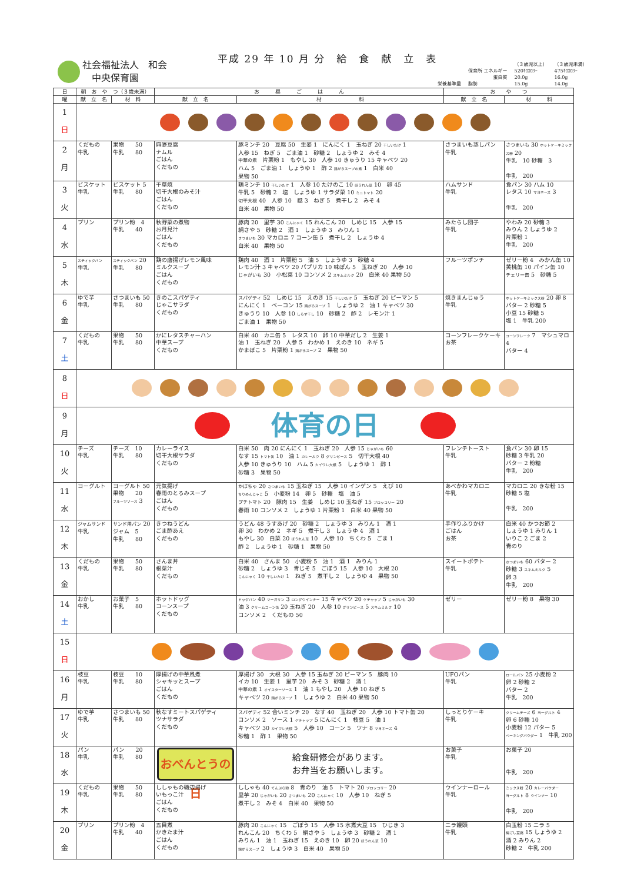平成 29 年 10 月 分　給　食　献　立　表
社会福祉法人　和会
　中央保育園
| | | （３歳児以上） | （３歳児未満） |
| | 保育所 エネルギー | 520ｷﾛｶﾛﾘｰ | 475ｷﾛｶﾛﾘｰ |
| | 蛋白質 | 20.0g | 16.0g |
| 栄養基準量 | 脂肪 | 15.0g | 14.0g |
| 日 | 朝 お や つ（３歳未満） | | お 昼 ご は ん | | お や つ | |
| --- | --- | --- | --- | --- | --- | --- |
| 曜 | 献 立 名 | 材 料 | 献 立 名 | 材 料 | 献 立 名 | 材 料 |
| 1 日 | | | | | | |
| 2 月 | くだもの 牛乳 | 果物 50 牛乳 80 | 麻婆豆腐 ナムル ごはん くだもの | 豚ミンチ 20 豆腐 50 生姜 1 にんにく 1 玉ねぎ 20 干しいたけ 1 人参 15 ねぎ 5 ごま油 1 砂糖 2 しょうゆ 2 みそ 4 中華の素 片栗粉 1 もやし 30 人参 10 きゅうり 15 キャベツ 20 ハム 5 ごま油 1 しょうゆ 1 酢 2 鶏がらスープの素 1 白米 40 果物 50 | さつまいも蒸しパン 牛乳 | さつまいも 30 ホットケーキミックス粉 20 牛乳 10 砂糖 3 牛乳 200 |
| 3 火 | ビスケット 牛乳 | ビスケット 5 牛乳 80 | 千草焼 切干大根のみそ汁 ごはん くだもの | 鶏ミンチ 10 干しいたけ 1 人参 10 たけのこ 10 ほうれん草 10 卵 45 牛乳 5 砂糖 2 塩 しょうゆ 1 サラダ菜 10 ミニトマト 20 切干大根 40 人参 10 麩 3 ねぎ 5 煮干し 2 みそ 4 白米 40 果物 50 | ハムサンド 牛乳 | 食パン 30 ハム 10 レタス 10 マヨネーズ 3 牛乳 200 |
| 4 水 | プリン | プリン粉 4 牛乳 40 | 秋野菜の煮物 お月見汁 ごはん くだもの | 豚肉 20 里芋 30 こんにゃく 15 れんこん 20 しめじ 15 人参 15 絹さや 5 砂糖 2 酒 1 しょうゆ 3 みりん 1 さつまいも 30 マカロニ 7 コーン缶 5 煮干し 2 しょうゆ 4 白米 40 果物 50 | みたらし団子 牛乳 | やわみ 20 砂糖 3 みりん 2 しょうゆ 2 片栗粉 1 牛乳 200 |
| 5 木 | スティックパン 牛乳 | スティックパン 20 牛乳 80 | 鶏の唐揚げレモン風味 ミルクスープ ごはん くだもの | 鶏肉 40 酒 1 片栗粉 5 油 5 しょうゆ 3 砂糖 4 レモン汁 3 キャベツ 20 パプリカ 10 味ぽん 5 玉ねぎ 20 人参 10 じゃがいも 30 小松菜 10 コンソメ 2 スキムミルク 20 白米 40 果物 50 | フルーツポンチ | ゼリー粉 4 みかん缶 10 黄桃缶 10 パイン缶 10 チェリー缶 5 砂糖 5 |
| 6 金 | ゆで芋 牛乳 | さつまいも 50 牛乳 80 | きのこスパゲティ じゃこサラダ くだもの | スパゲティ 52 しめじ 15 えのき 15 干しいたけ 5 玉ねぎ 20 ピーマン 5 にんにく 1 ベーコン 15 鶏がらスープ 1 しょうゆ 2 油 1 キャベツ 30 きゅうり 10 人参 10 しらす干し 10 砂糖 2 酢 2 レモン汁 1 ごま油 1 果物 50 | 焼きまんじゅう 牛乳 | ホットケーキミックス粉 20 卵 8 バター 2 砂糖 5 小豆 15 砂糖 5 塩 1 牛乳 200 |
| 7 土 | くだもの 牛乳 | 果物 50 牛乳 80 | かにレタスチャーハン 中華スープ くだもの | 白米 40 カニ缶 5 レタス 10 卵 10 中華だし 2 生姜 1 油 1 玉ねぎ 20 人参 5 わかめ 1 えのき 10 ネギ 5 かまぼこ 5 片栗粉 1 鶏がらスープ 2 果物 50 | コーンフレークケーキ お茶 | コーンフレーク 7 マシュマロ 4 バター 4 |
| 8 日 | | | | | | |
| 9 月 | 体育の日 | | | | | |
| 10 火 | チーズ 牛乳 | チーズ 10 牛乳 80 | カレーライス 切干大根サラダ くだもの | 白米 50 肉 20 にんにく 1 玉ねぎ 20 人参 15 じゃがいも 60 なす 15 トマト缶 10 油 1 カレールウ 8 グリンピース 5 切干大根 40 人参 10 きゅうり 10 ハム 5 カイワレ大根 5 しょうゆ 1 酢 1 砂糖 3 果物 50 | フレンチトースト 牛乳 | 食パン 30 卵 15 砂糖 3 牛乳 20 バター 2 粉糖 牛乳 200 |
| 11 水 | ヨーグルト | ヨーグルト 50 果物 20 フルーツソース 3 | 元気揚げ 春雨のとろみスープ ごはん くだもの | かぼちゃ 20 さつまいも 15 玉ねぎ 15 人参 10 インゲン 5 えび 10 ちりめんじゃこ 5 小麦粉 14 卵 5 砂糖 塩 油 5 プチトマト 20 豚肉 15 生姜 しめじ 10 玉ねぎ 15 ブロッコリー 20 春雨 10 コンソメ 2 しょうゆ 1 片栗粉 1 白米 40 果物 50 | あべかわマカロニ 牛乳 | マカロニ 20 きな粉 15 砂糖 5 塩 牛乳 200 |
| 12 木 | ジャムサンド 牛乳 | サンド用パン 20 ジャム 5 牛乳 80 | きつねうどん ごま酢あえ くだもの | うどん 48 うすあげ 20 砂糖 2 しょうゆ 3 みりん 1 酒 1 卵 30 わかめ 2 ネギ 5 煮干し 3 しょうゆ 4 酒 1 もやし 30 白菜 20 ほうれん草 10 人参 10 ちくわ 5 ごま 1 酢 2 しょうゆ 1 砂糖 1 果物 50 | 手作りふりかけ ごはん お茶 | 白米 40 かつお節 2 しょうゆ 1 みりん 1 いりこ 2 ごま 2 青のり |
| 13 金 | くだもの 牛乳 | 果物 50 牛乳 80 | さんま丼 根菜汁 くだもの | 白米 40 さんま 50 小麦粉 5 油 1 酒 1 みりん 1 砂糖 2 しょうゆ 3 青じそ 5 ごぼう 15 人参 10 大根 20 こんにゃく 10 干しいたけ 1 ねぎ 5 煮干し 2 しょうゆ 4 果物 50 | スイートポテト 牛乳 | さつまいも 60 バター 2 砂糖 3 スキムミルク 5 卵 3 牛乳 200 |
| 14 土 | おかし 牛乳 | お菓子 5 牛乳 80 | ホットドッグ コーンスープ くだもの | ドッグパン 40 マーガリン 3 ロングウインナー 15 キャベツ 20 ケチャップ 5 じゃがいも 30 油 3 クリームコーン缶 20 玉ねぎ 20 人参 10 グリンピース 5 スキムミルク 10 コンソメ 2 くだもの 50 | ゼリー | ゼリー粉 8 果物 30 |
| 15 日 | | | | | | |
| 16 月 | 枝豆 牛乳 | 枝豆 10 牛乳 80 | 厚揚げの中華風煮 シャキッとスープ ごはん くだもの | 厚揚げ 30 大根 30 人参 15 玉ねぎ 20 ピーマン 5 豚肉 10 イカ 10 生姜 1 里芋 20 みそ 3 砂糖 2 酒 1 中華の素 1 オイスターソース 1 油 1 もやし 20 人参 10 ねぎ 5 キャベツ 20 鶏がらスープ 1 しょうゆ 2 白米 40 果物 50 | UFOパン 牛乳 | ロールパン 25 小麦粉 2 卵 2 砂糖 2 バター 2 牛乳 200 |
| 17 火 | ゆで芋 牛乳 | さつまいも 50 牛乳 80 | 秋なすミートスパゲティ ツナサラダ くだもの | スパゲティ 52 合いミンチ 20 なす 40 玉ねぎ 20 人参 10 トマト缶 20 コンソメ 2 ソース 1 ケチャップ 5 にんにく 1 枝豆 5 油 1 キャベツ 30 カイワレ大根 5 人参 10 コーン 5 ツナ 8 マヨネーズ 4 砂糖 1 酢 1 果物 50 | しっとりケーキ 牛乳 | クリームチーズ 6 ヨーグルト 4 卵 6 砂糖 10 小麦粉 12 バター 5 ベーキングパウダー 1 牛乳 200 |
| 18 水 | パン 牛乳 | パン 20 牛乳 80 | おべんとうの日 | 給食研修会があります。 お弁当をお願いします。 | お菓子 牛乳 | お菓子 20 牛乳 200 |
| 19 木 | くだもの 牛乳 | 果物 50 牛乳 80 | ししゃもの磯辺揚げ いもっこ汁 ごはん くだもの | ししゃも 40 てんぷら粉 8 青のり 油 5 トマト 20 ブロッコリー 20 里芋 20 じゃがいも 20 さつまいも 20 こんにゃく 10 人参 10 ねぎ 5 煮干し 2 みそ 4 白米 40 果物 50 | ウインナーロール 牛乳 | ミックス粉 20 カレーパウダー ヨーグルト 8 ウインナー 10 牛乳 200 |
| 20 金 | プリン | プリン粉 4 牛乳 40 | 五目煮 かきたま汁 ごはん くだもの | 豚肉 20 こんにゃく 15 ごぼう 15 人参 15 水煮大豆 15 ひじき 3 れんこん 20 ちくわ 5 絹さや 5 しょうゆ 3 砂糖 2 酒 1 みりん 1 油 1 玉ねぎ 15 えのき 10 卵 20 ほうれん草 10 鶏がらスープ 2 しょうゆ 3 白米 40 果物 50 | ニラ饅頭 牛乳 | 白玉粉 15 ニラ 5 絹ごし豆腐 15 しょうゆ 2 酒 2 みりん 2 砂糖 2 牛乳 200 |